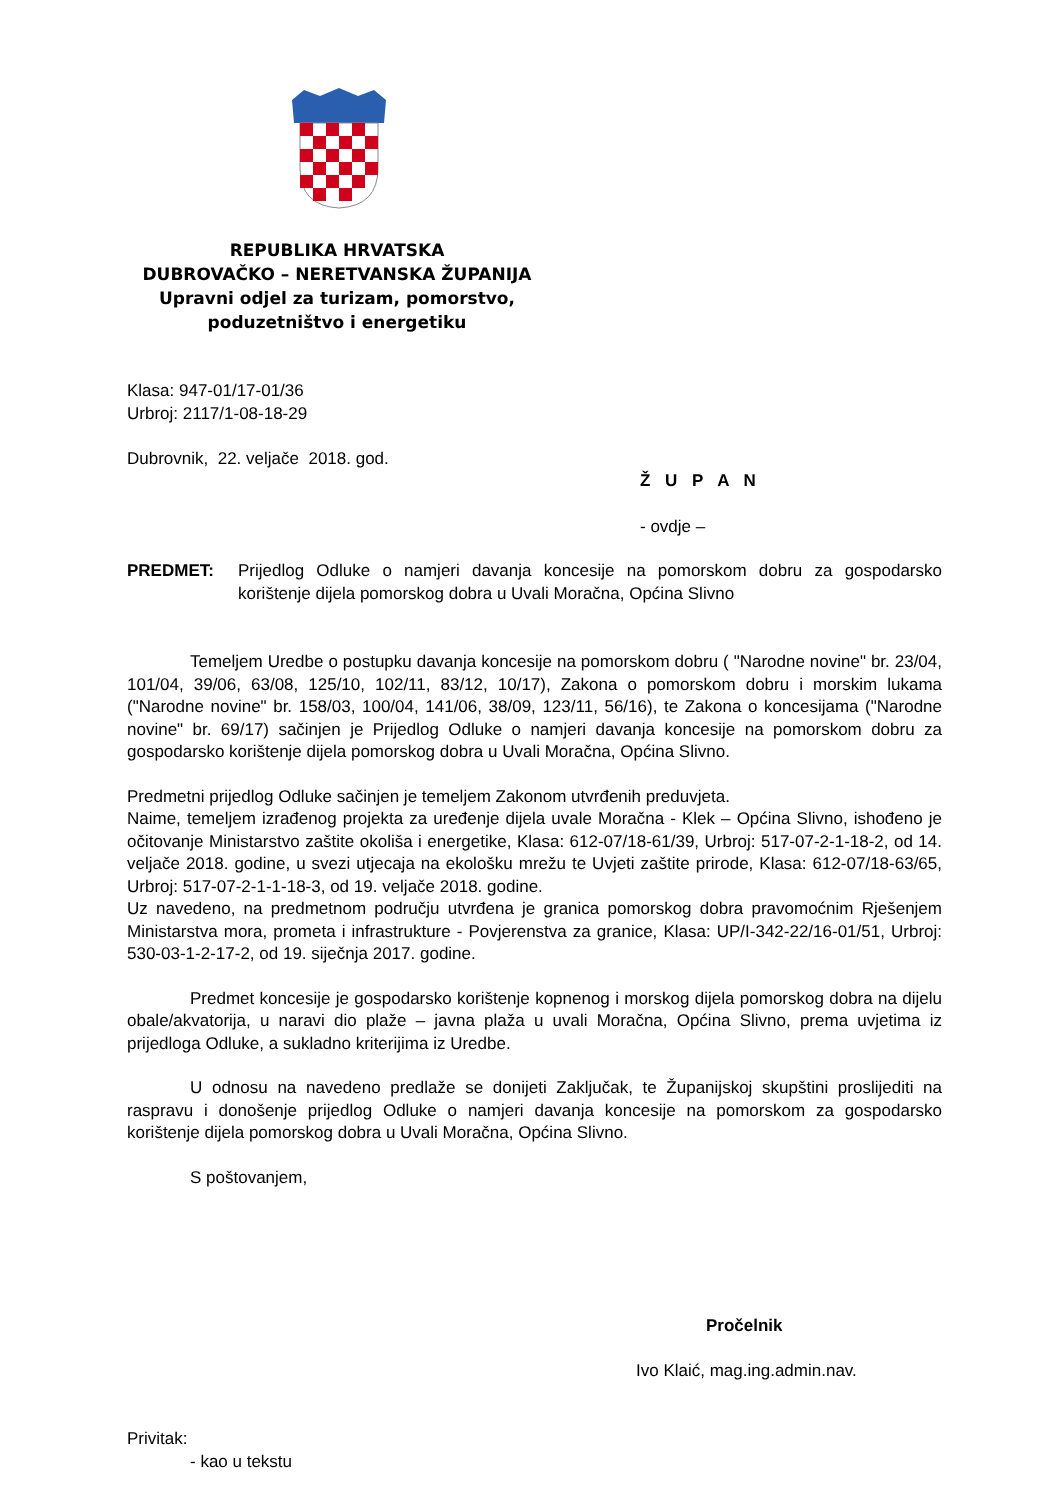REPUBLIKA HRVATSKA
DUBROVAČKO – NERETVANSKA ŽUPANIJA
Upravni odjel za turizam, pomorstvo,
poduzetništvo i energetiku
Klasa: 947-01/17-01/36
Urbroj: 2117/1-08-18-29
Dubrovnik, 22. veljače 2018. god.
Ž U P A N
- ovdje –
PREDMET: Prijedlog Odluke o namjeri davanja koncesije na pomorskom dobru za gospodarsko korištenje dijela pomorskog dobra u Uvali Moračna, Općina Slivno
Temeljem Uredbe o postupku davanja koncesije na pomorskom dobru ( "Narodne novine" br. 23/04, 101/04, 39/06, 63/08, 125/10, 102/11, 83/12, 10/17), Zakona o pomorskom dobru i morskim lukama ("Narodne novine" br. 158/03, 100/04, 141/06, 38/09, 123/11, 56/16), te Zakona o koncesijama ("Narodne novine" br. 69/17) sačinjen je Prijedlog Odluke o namjeri davanja koncesije na pomorskom dobru za gospodarsko korištenje dijela pomorskog dobra u Uvali Moračna, Općina Slivno.
Predmetni prijedlog Odluke sačinjen je temeljem Zakonom utvrđenih preduvjeta.
Naime, temeljem izrađenog projekta za uređenje dijela uvale Moračna - Klek – Općina Slivno, ishođeno je očitovanje Ministarstvo zaštite okoliša i energetike, Klasa: 612-07/18-61/39, Urbroj: 517-07-2-1-18-2, od 14. veljače 2018. godine, u svezi utjecaja na ekološku mrežu te Uvjeti zaštite prirode, Klasa: 612-07/18-63/65, Urbroj: 517-07-2-1-1-18-3, od 19. veljače 2018. godine.
Uz navedeno, na predmetnom području utvrđena je granica pomorskog dobra pravomoćnim Rješenjem Ministarstva mora, prometa i infrastrukture - Povjerenstva za granice, Klasa: UP/I-342-22/16-01/51, Urbroj: 530-03-1-2-17-2, od 19. siječnja 2017. godine.
Predmet koncesije je gospodarsko korištenje kopnenog i morskog dijela pomorskog dobra na dijelu obale/akvatorija, u naravi dio plaže – javna plaža u uvali Moračna, Općina Slivno, prema uvjetima iz prijedloga Odluke, a sukladno kriterijima iz Uredbe.
U odnosu na navedeno predlaže se donijeti Zaključak, te Županijskoj skupštini proslijediti na raspravu i donošenje prijedlog Odluke o namjeri davanja koncesije na pomorskom za gospodarsko korištenje dijela pomorskog dobra u Uvali Moračna, Općina Slivno.
S poštovanjem,
Pročelnik
Ivo Klaić, mag.ing.admin.nav.
Privitak:
- kao u tekstu